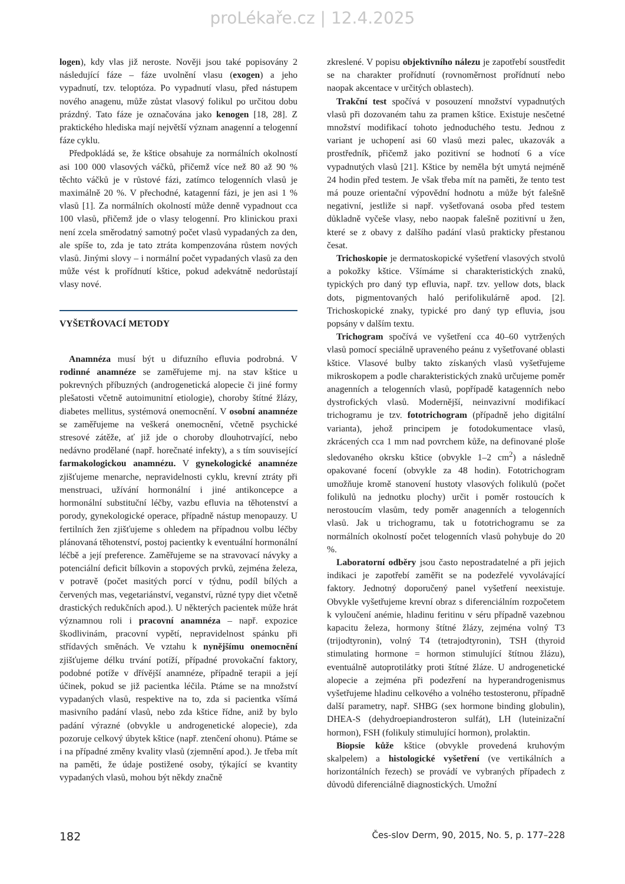proLékaře.cz | 12.4.2025
logen), kdy vlas již neroste. Nověji jsou také popisovány 2 následující fáze – fáze uvolnění vlasu (exogen) a jeho vypadnutí, tzv. teloptóza. Po vypadnutí vlasu, před nástupem nového anagenu, může zůstat vlasový folikul po určitou dobu prázdný. Tato fáze je označována jako kenogen [18, 28]. Z praktického hlediska mají největší význam anagenní a telogenní fáze cyklu.
Předpokládá se, že kštice obsahuje za normálních okolností asi 100 000 vlasových váčků, přičemž více než 80 až 90 % těchto váčků je v růstové fázi, zatímco telogenních vlasů je maximálně 20 %. V přechodné, katagenní fázi, je jen asi 1 % vlasů [1]. Za normálních okolností může denně vypadnout cca 100 vlasů, přičemž jde o vlasy telogenní. Pro klinickou praxi není zcela směrodatný samotný počet vlasů vypadaných za den, ale spíše to, zda je tato ztráta kompenzována růstem nových vlasů. Jinými slovy – i normální počet vypadaných vlasů za den může vést k prořídnutí kštice, pokud adekvátně nedorůstají vlasy nové.
VYŠETŘOVACÍ METODY
Anamnéza musí být u difuzního efluvia podrobná. V rodinné anamnéze se zaměřujeme mj. na stav kštice u pokrevných příbuzných (androgenetická alopecie či jiné formy plešatosti včetně autoimunitní etiologie), choroby štítné žlázy, diabetes mellitus, systémová onemocnění. V osobní anamnéze se zaměřujeme na veškerá onemocnění, včetně psychické stresové zátěže, ať již jde o choroby dlouhotrvající, nebo nedávno prodělané (např. horečnaté infekty), a s tím související farmakologickou anamnézu. V gynekologické anamnéze zjišťujeme menarche, nepravidelnosti cyklu, krevní ztráty při menstruaci, užívání hormonální i jiné antikoncepce a hormonální substituční léčby, vazbu efluvia na těhotenství a porody, gynekologické operace, případně nástup menopauzy. U fertilních žen zjišťujeme s ohledem na případnou volbu léčby plánovaná těhotenství, postoj pacientky k eventuální hormonální léčbě a její preference. Zaměřujeme se na stravovací návyky a potenciální deficit bílkovin a stopových prvků, zejména železa, v potravě (počet masitých porcí v týdnu, podíl bílých a červených mas, vegetariánství, veganství, různé typy diet včetně drastických redukčních apod.). U některých pacientek může hrát významnou roli i pracovní anamnéza – např. expozice škodlivinám, pracovní vypětí, nepravidelnost spánku při střídavých směnách. Ve vztahu k nynějšímu onemocnění zjišťujeme délku trvání potíží, případné provokační faktory, podobné potíže v dřívější anamnéze, případně terapii a její účinek, pokud se již pacientka léčila. Ptáme se na množství vypadaných vlasů, respektive na to, zda si pacientka všímá masivního padání vlasů, nebo zda kštice řídne, aniž by bylo padání výrazné (obvykle u androgenetické alopecie), zda pozoruje celkový úbytek kštice (např. ztenčení ohonu). Ptáme se i na případné změny kvality vlasů (zjemnění apod.). Je třeba mít na paměti, že údaje postižené osoby, týkající se kvantity vypadaných vlasů, mohou být někdy značně
zkreslené. V popisu objektivního nálezu je zapotřebí soustředit se na charakter prořídnutí (rovnoměrnost prořídnutí nebo naopak akcentace v určitých oblastech).
Trakční test spočívá v posouzení množství vypadnutých vlasů při dozovaném tahu za pramen kštice. Existuje nesčetné množství modifikací tohoto jednoduchého testu. Jednou z variant je uchopení asi 60 vlasů mezi palec, ukazovák a prostředník, přičemž jako pozitivní se hodnotí 6 a více vypadnutých vlasů [21]. Kštice by neměla být umytá nejméně 24 hodin před testem. Je však třeba mít na paměti, že tento test má pouze orientační výpovědní hodnotu a může být falešně negativní, jestliže si např. vyšetřovaná osoba před testem důkladně vyčeše vlasy, nebo naopak falešně pozitivní u žen, které se z obavy z dalšího padání vlasů prakticky přestanou česat.
Trichoskopie je dermatoskopické vyšetření vlasových stvolů a pokožky kštice. Všímáme si charakteristických znaků, typických pro daný typ efluvia, např. tzv. yellow dots, black dots, pigmentovaných haló perifolikulárně apod. [2]. Trichoskopické znaky, typické pro daný typ efluvia, jsou popsány v dalším textu.
Trichogram spočívá ve vyšetření cca 40–60 vytržených vlasů pomocí speciálně upraveného peánu z vyšetřované oblasti kštice. Vlasové bulby takto získaných vlasů vyšetřujeme mikroskopem a podle charakteristických znaků určujeme poměr anagenních a telogenních vlasů, popřípadě katagenních nebo dystrofických vlasů. Modernější, neinvazivní modifikací trichogramu je tzv. fototrichogram (případně jeho digitální varianta), jehož principem je fotodokumentace vlasů, zkrácených cca 1 mm nad povrchem kůže, na definované ploše sledovaného okrsku kštice (obvykle 1–2 cm<sup>2</sup>) a následně opakované focení (obvykle za 48 hodin). Fototrichogram umožňuje kromě stanovení hustoty vlasových folikulů (počet folikulů na jednotku plochy) určit i poměr rostoucích k nerostoucím vlasům, tedy poměr anagenních a telogenních vlasů. Jak u trichogramu, tak u fototrichogramu se za normálních okolností počet telogenních vlasů pohybuje do 20 %.
Laboratorní odběry jsou často nepostradatelné a při jejich indikaci je zapotřebí zaměřit se na podezřelé vyvolávající faktory. Jednotný doporučený panel vyšetření neexistuje. Obvykle vyšetřujeme krevní obraz s diferenciálním rozpočetem k vyloučení anémie, hladinu feritinu v séru případně vazebnou kapacitu železa, hormony štítné žlázy, zejména volný T3 (trijodtyronin), volný T4 (tetrajodtyronin), TSH (thyroid stimulating hormone = hormon stimulující štítnou žlázu), eventuálně autoprotilátky proti štítné žláze. U androgenetické alopecie a zejména při podezření na hyperandrogenismus vyšetřujeme hladinu celkového a volného testosteronu, případně další parametry, např. SHBG (sex hormone binding globulin), DHEA-S (dehydroepiandrosteron sulfát), LH (luteinizační hormon), FSH (folikuly stimulující hormon), prolaktin.
Biopsie kůže kštice (obvykle provedená kruhovým skalpelem) a histologické vyšetření (ve vertikálních a horizontálních řezech) se provádí ve vybraných případech z důvodů diferenciálně diagnostických. Umožní
182 Čes-slov Derm, 90, 2015, No. 5, p. 177–228